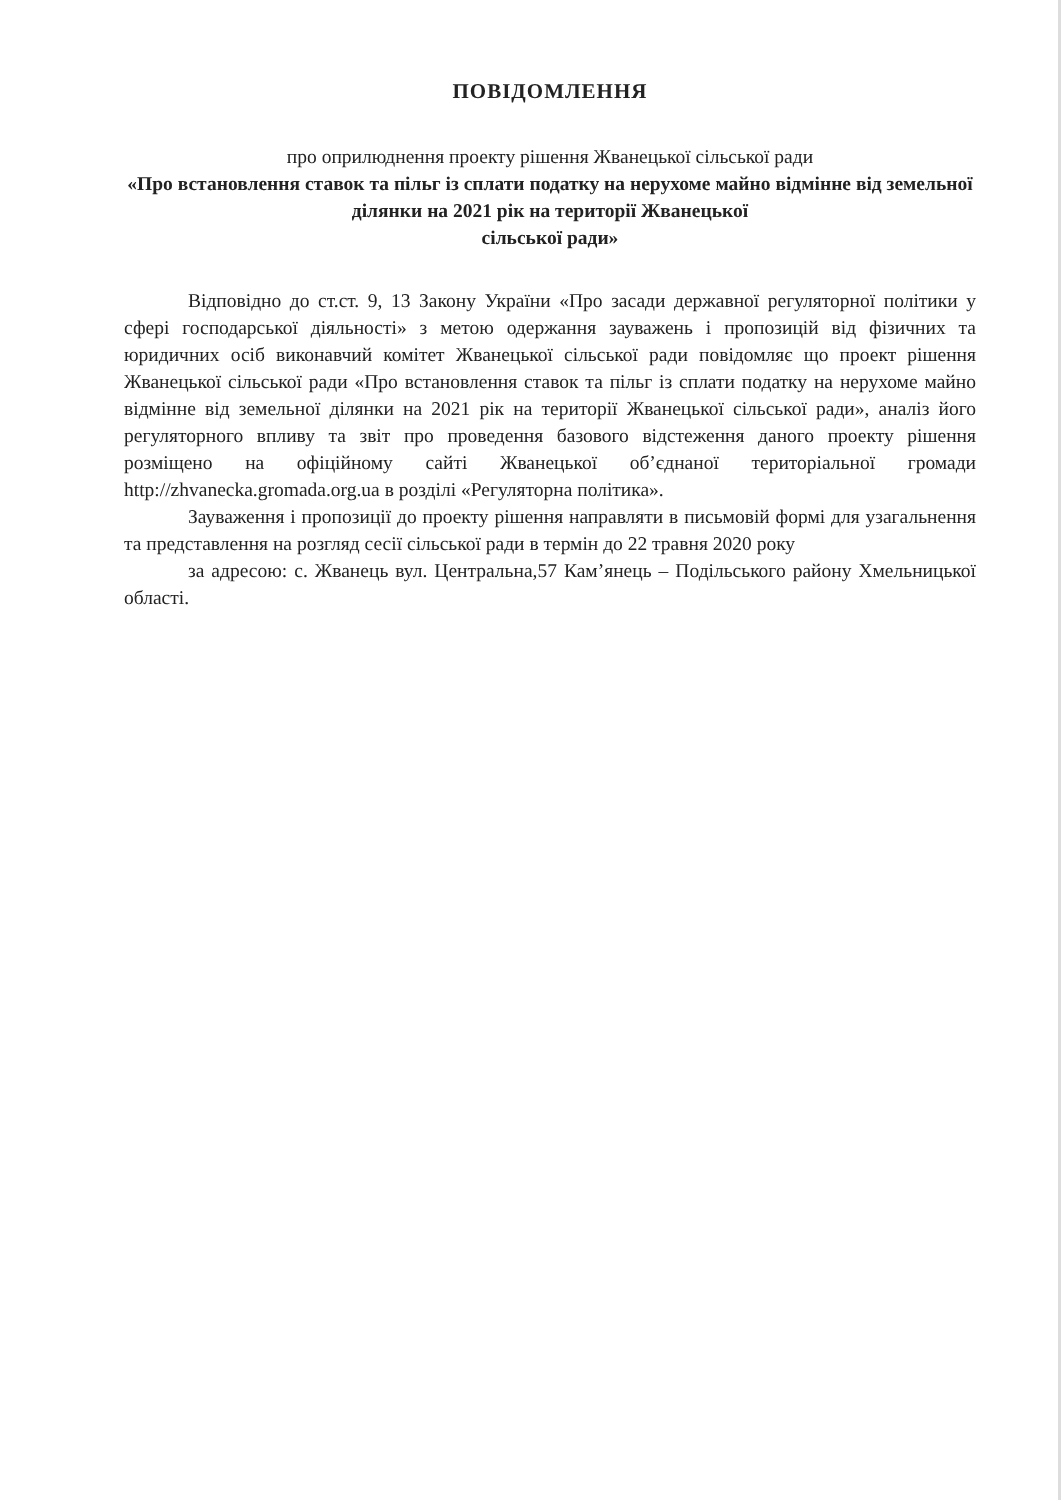ПОВІДОМЛЕННЯ
про оприлюднення проекту рішення Жванецької сільської ради
«Про встановлення ставок та пільг із сплати податку на нерухоме майно відмінне від земельної ділянки на 2021 рік на території Жванецької
сільської ради»
Відповідно до ст.ст. 9, 13 Закону України «Про засади державної регуляторної політики у сфері господарської діяльності» з метою одержання зауважень і пропозицій від фізичних та юридичних осіб виконавчий комітет Жванецької сільської ради повідомляє що проект рішення Жванецької сільської ради «Про встановлення ставок та пільг із сплати податку на нерухоме майно відмінне від земельної ділянки на 2021 рік на території Жванецької сільської ради», аналіз його регуляторного впливу та звіт про проведення базового відстеження даного проекту рішення розміщено на офіційному сайті Жванецької об’єднаної територіальної громади http://zhvanecka.gromada.org.ua в розділі «Регуляторна політика».
Зауваження і пропозиції до проекту рішення направляти в письмовій формі для узагальнення та представлення на розгляд сесії сільської ради в термін до 22 травня 2020 року
за адресою: с. Жванець вул. Центральна,57 Кам’янець – Подільського району Хмельницької області.